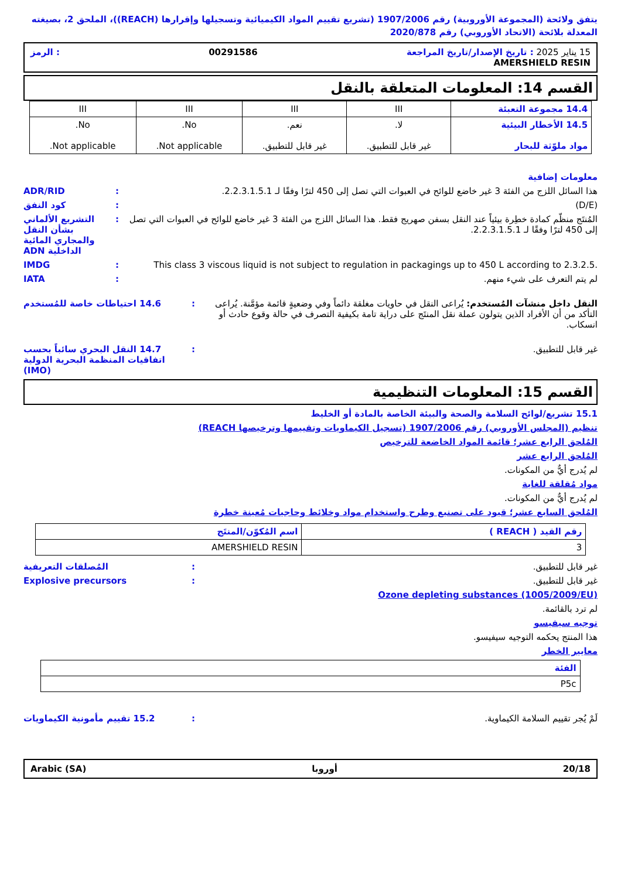يتفق ولائحة (المجموعة الأوروبية) رقم 1907/2006 (تشريع تقييم المواد الكيميائية وتسجيلها وإقرارها (REACH))، الملحق 2، بصيغته المعدلة بلائحة (الاتحاد الأوروبي) رقم 2020/878
15 يناير 2025 : تاريخ الإصدار/تاريخ المراجعة 00291586: الرمز
AMERSHIELD RESIN
القسم 14: المعلومات المتعلقة بالنقل
| 14.4 مجموعة التعبئة | III | III | III | III |
| 14.5 الأخطار البيئية مواد ملوّثة للبحار | لا. غير قابل للتطبيق. | نعم. غير قابل للتطبيق. | No. Not applicable. | No. Not applicable. |
معلومات إضافية
هذا السائل اللزج من الفئة 3 غير خاضع للوائح في العبوات التي تصل إلى 450 لترًا وفقًا لـ 2.2.3.1.5.1.
: ADR/RID
(D/E) : كود النفق
المُنتَج منظّم كمادة خطِرة بيئياً عند النقل بسفن صهريج فقط. هذا السائل اللزج من الفئة 3 غير خاضع للوائح في العبوات التي تصل إلى 450 لترًا وفقًا لـ 2.2.3.1.5.1.
: التشريع الألماني بشأن النقل والمجاري المائية الداخلية ADN
This class 3 viscous liquid is not subject to regulation in packagings up to 450 L according to 2.3.2.5.
: IMDG
لم يتم التعرف على شيء منهم. : IATA
النقل داخل منشآت المُستخدم: يُراعى النقل في حاويات مغلقة دائماً وفي وضعيةٍ قائمة مؤمَّنة. يُراعى التأكد من أن الأفراد الذين يتولون عملة نقل المنتَج على دراية تامة بكيفية التصرف في حالة وقوع حادث أو انسكاب.
: 14.6 احتياطات خاصة للمُستخدم
غير قابل للتطبيق. : 14.7 النقل البحري سائباً بحسب اتفاقيات المنظمة البحرية الدولية (IMO)
القسم 15: المعلومات التنظيمية
15.1 تشريع/لوائح السلامة والصحة والبيئة الخاصة بالمادة أو الخليط
تنظيم (المجلس الأوروبي) رقم 1907/2006 (تسجيل الكيماويات وتقييمها وترخيصها REACH)
المُلحق الرابع عشر؛ قائمة المواد الخاضعة للترخيص
المُلحق الرابع عشر
لم يُدرج أيٌّ من المكونات.
مواد مُقلقة للغاية
لم يُدرج أيٌّ من المكونات.
المُلحق السابع عشر؛ قيود على تصنيع وطرح واستخدام مواد وخلائط وحاجيات مُعينة خطرة
| رقم القيد ( REACH ) | اسم المُكوّن/المنتَج |
| --- | --- |
| 3 | AMERSHIELD RESIN |
غير قابل للتطبيق. : المُصلقات التعريفية
غير قابل للتطبيق. : Explosive precursors
Ozone depleting substances (1005/2009/EU)
لم ترد بالقائمة.
توجيه سيفيسو
هذا المنتج يحكمه التوجيه سيفيسو.
معايير الخطر
| الفئة |
| --- |
| P5c |
لَمْ يُجر تقييم السلامة الكيماوية.
: 15.2 تقييم مأمونية الكيماويات
20/18 أوروبا Arabic (SA)